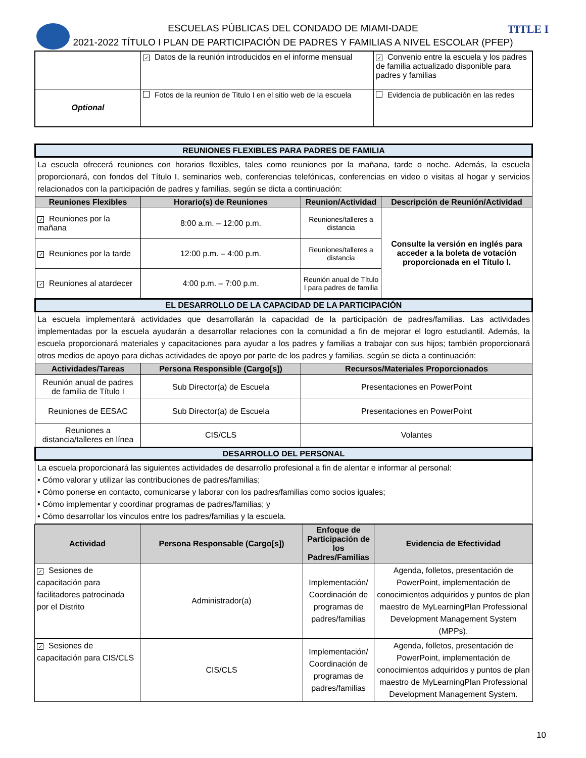TITLE I
ESCUELAS PÚBLICAS DEL CONDADO DE MIAMI-DADE
2021-2022 TÍTULO I PLAN DE PARTICIPACIÓN DE PADRES Y FAMILIAS A NIVEL ESCOLAR (PFEP)
| | ✓ Datos de la reunión introducidos en el informe mensual | ✓ Convenio entre la escuela y los padres de familia actualizado disponible para padres y familias |
| Optional | Fotos de la reunion de Titulo I en el sitio web de la escuela | Evidencia de publicación en las redes |
| REUNIONES FLEXIBLES PARA PADRES DE FAMILIA | | | |
| La escuela ofrecerá reuniones con horarios flexibles, tales como reuniones por la mañana, tarde o noche. Además, la escuela proporcionará, con fondos del Título I, seminarios web, conferencias telefónicas, conferencias en video o visitas al hogar y servicios relacionados con la participación de padres y familias, según se dicta a continuación: | | | |
| Reuniones Flexibles | Horario(s) de Reuniones | Reunion/Actividad | Descripción de Reunión/Actividad |
| ✓ Reuniones por la mañana | 8:00 a.m. – 12:00 p.m. | Reuniones/talleres a distancia | Consulte la versión en inglés para acceder a la boleta de votación proporcionada en el Título I. |
| ✓ Reuniones por la tarde | 12:00 p.m. – 4:00 p.m. | Reuniones/talleres a distancia | |
| ✓ Reuniones al atardecer | 4:00 p.m. – 7:00 p.m. | Reunión anual de Título I para padres de familia | |
| EL DESARROLLO DE LA CAPACIDAD DE LA PARTICIPACIÓN | | | |
| La escuela implementará actividades que desarrollarán la capacidad de la participación de padres/familias. Las actividades implementadas por la escuela ayudarán a desarrollar relaciones con la comunidad a fin de mejorar el logro estudiantil. Además, la escuela proporcionará materiales y capacitaciones para ayudar a los padres y familias a trabajar con sus hijos; también proporcionará otros medios de apoyo para dichas actividades de apoyo por parte de los padres y familias, según se dicta a continuación: | | | |
| Actividades/Tareas | Persona Responsible (Cargo[s]) | Recursos/Materiales Proporcionados | |
| Reunión anual de padres de familia de Título I | Sub Director(a) de Escuela | Presentaciones en PowerPoint | |
| Reuniones de EESAC | Sub Director(a) de Escuela | Presentaciones en PowerPoint | |
| Reuniones a distancia/talleres en línea | CIS/CLS | Volantes | |
| DESARROLLO DEL PERSONAL | | | |
| La escuela proporcionará las siguientes actividades de desarrollo profesional a fin de alentar e informar al personal: • Cómo valorar y utilizar las contribuciones de padres/familias; • Cómo ponerse en contacto, comunicarse y laborar con los padres/familias como socios iguales; • Cómo implementar y coordinar programas de padres/familias; y • Cómo desarrollar los vínculos entre los padres/familias y la escuela. | | | |
| Actividad | Persona Responsable (Cargo[s]) | Enfoque de Participación de los Padres/Familias | Evidencia de Efectividad |
| --- | --- | --- | --- |
| ✓ Sesiones de capacitación para facilitadores patrocinada por el Distrito | Administrador(a) | Implementación/ Coordinación de programas de padres/familias | Agenda, folletos, presentación de PowerPoint, implementación de conocimientos adquiridos y puntos de plan maestro de MyLearningPlan Professional Development Management System (MPPs). |
| ✓ Sesiones de capacitación para CIS/CLS | CIS/CLS | Implementación/ Coordinación de programas de padres/familias | Agenda, folletos, presentación de PowerPoint, implementación de conocimientos adquiridos y puntos de plan maestro de MyLearningPlan Professional Development Management System. |
10